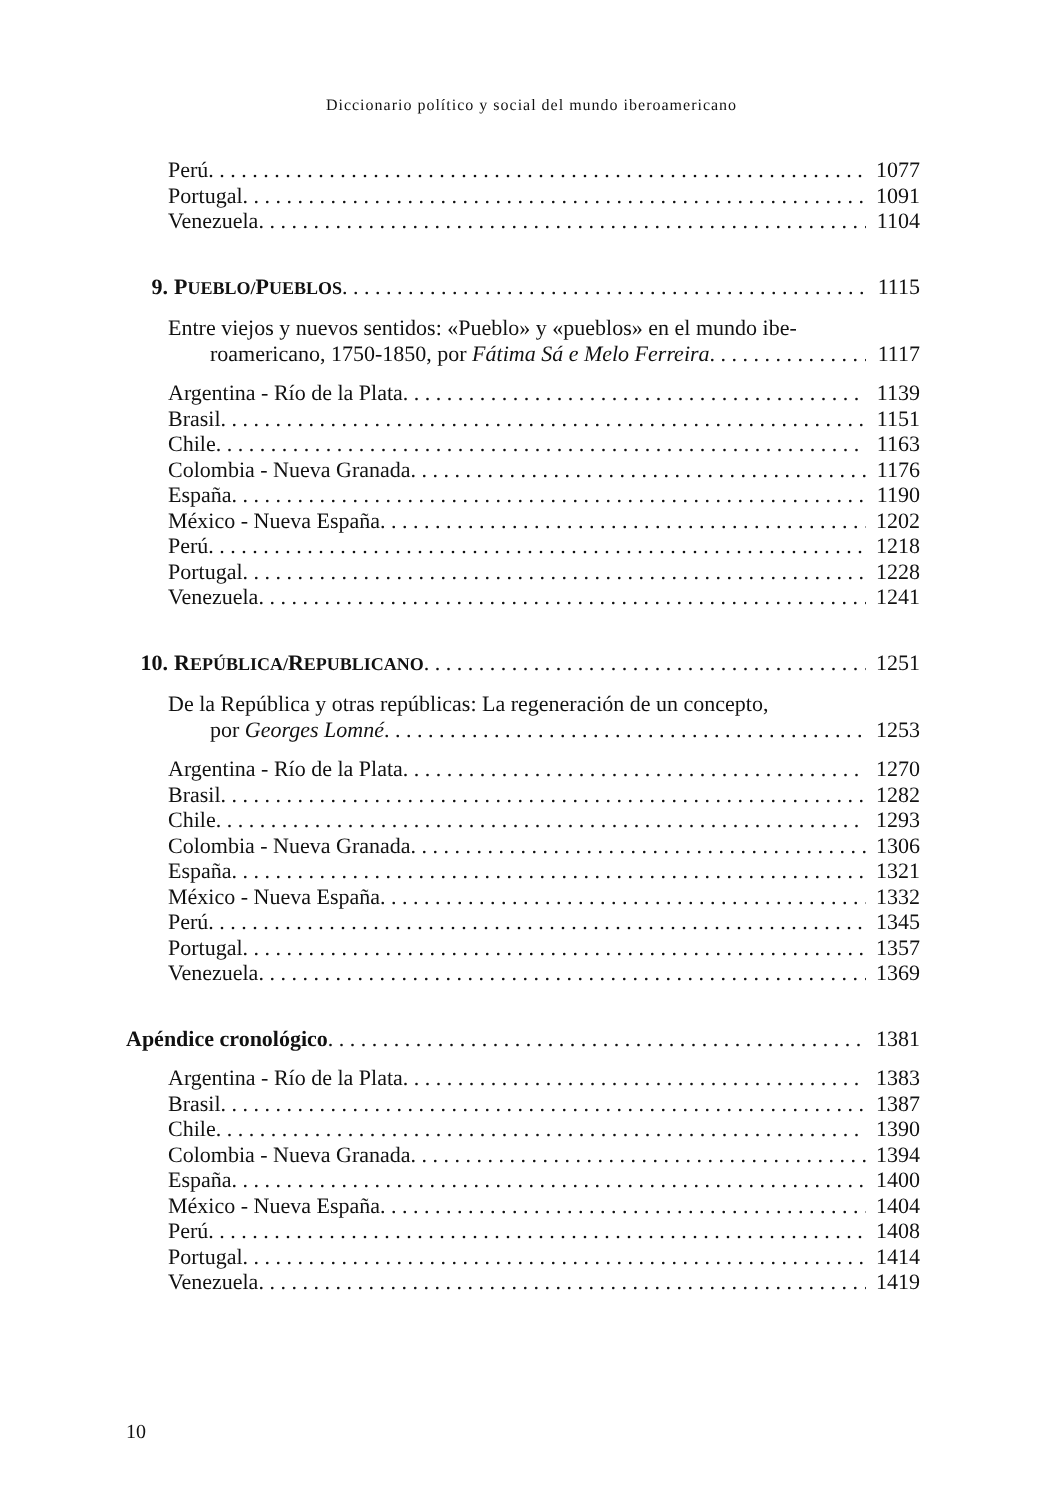Diccionario político y social del mundo iberoamericano
Perú 1077
Portugal 1091
Venezuela 1104
9. PUEBLO/PUEBLOS 1115
Entre viejos y nuevos sentidos: «Pueblo» y «pueblos» en el mundo ibe-
roamericano, 1750-1850, por Fátima Sá e Melo Ferreira 1117
Argentina - Río de la Plata 1139
Brasil 1151
Chile 1163
Colombia - Nueva Granada 1176
España 1190
México - Nueva España 1202
Perú 1218
Portugal 1228
Venezuela 1241
10. REPÚBLICA/REPUBLICANO 1251
De la República y otras repúblicas: La regeneración de un concepto,
por Georges Lomné 1253
Argentina - Río de la Plata 1270
Brasil 1282
Chile 1293
Colombia - Nueva Granada 1306
España 1321
México - Nueva España 1332
Perú 1345
Portugal 1357
Venezuela 1369
Apéndice cronológico 1381
Argentina - Río de la Plata 1383
Brasil 1387
Chile 1390
Colombia - Nueva Granada 1394
España 1400
México - Nueva España 1404
Perú 1408
Portugal 1414
Venezuela 1419
10